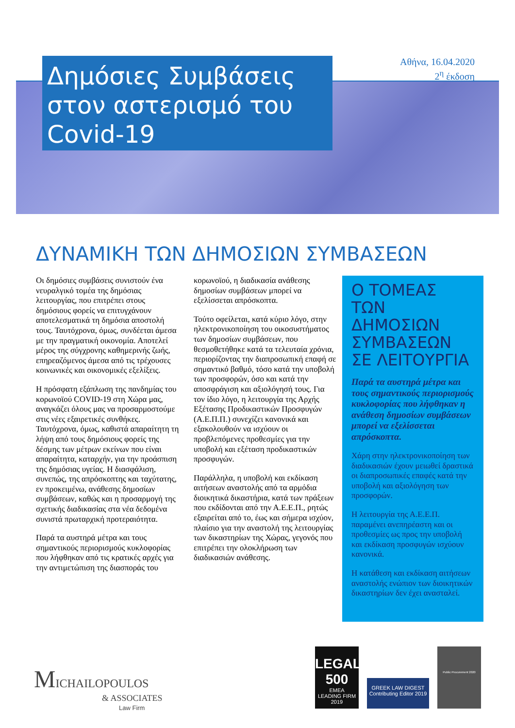Αθήνα, 16.04.2020
2<sup>η</sup> έκδοση
Δημόσιες Συμβάσεις στον αστερισμό του Covid-19
ΔΥΝΑΜΙΚΗ ΤΩΝ ΔΗΜΟΣΙΩΝ ΣΥΜΒΑΣΕΩΝ
Οι δημόσιες συμβάσεις συνιστούν ένα νευραλγικό τομέα της δημόσιας λειτουργίας, που επιτρέπει στους δημόσιους φορείς να επιτυγχάνουν αποτελεσματικά τη δημόσια αποστολή τους. Ταυτόχρονα, όμως, συνδέεται άμεσα με την πραγματική οικονομία. Αποτελεί μέρος της σύγχρονης καθημερινής ζωής, επηρεαζόμενος άμεσα από τις τρέχουσες κοινωνικές και οικονομικές εξελίξεις.
Η πρόσφατη εξάπλωση της πανδημίας του κορωνοϊού COVID-19 στη Χώρα μας, αναγκάζει όλους μας να προσαρμοστούμε στις νέες εξαιρετικές συνθήκες. Ταυτόχρονα, όμως, καθιστά απαραίτητη τη λήψη από τους δημόσιους φορείς της δέσμης των μέτρων εκείνων που είναι απαραίτητα, καταρχήν, για την προάσπιση της δημόσιας υγείας. Η διασφάλιση, συνεπώς, της απρόσκοπτης και ταχύτατης, εν προκειμένω, ανάθεσης δημοσίων συμβάσεων, καθώς και η προσαρμογή της σχετικής διαδικασίας στα νέα δεδομένα συνιστά πρωταρχική προτεραιότητα.
Παρά τα αυστηρά μέτρα και τους σημαντικούς περιορισμούς κυκλοφορίας που λήφθηκαν από τις κρατικές αρχές για την αντιμετώπιση της διασποράς του κορωνοϊού, η διαδικασία ανάθεσης δημοσίων συμβάσεων μπορεί να εξελίσσεται απρόσκοπτα.
Τούτο οφείλεται, κατά κύριο λόγο, στην ηλεκτρονικοποίηση του οικοσυστήματος των δημοσίων συμβάσεων, που θεσμοθετήθηκε κατά τα τελευταία χρόνια, περιορίζοντας την διαπροσωπική επαφή σε σημαντικό βαθμό, τόσο κατά την υποβολή των προσφορών, όσο και κατά την αποσφράγιση και αξιολόγησή τους. Για τον ίδιο λόγο, η λειτουργία της Αρχής Εξέτασης Προδικαστικών Προσφυγών (Α.Ε.Π.Π.) συνεχίζει κανονικά και εξακολουθούν να ισχύουν οι προβλεπόμενες προθεσμίες για την υποβολή και εξέταση προδικαστικών προσφυγών.
Παράλληλα, η υποβολή και εκδίκαση αιτήσεων αναστολής από τα αρμόδια διοικητικά δικαστήρια, κατά των πράξεων που εκδίδονται από την Α.Ε.Ε.Π., ρητώς εξαιρείται από το, έως και σήμερα ισχύον, πλαίσιο για την αναστολή της λειτουργίας των δικαστηρίων της Χώρας, γεγονός που επιτρέπει την ολοκλήρωση των διαδικασιών ανάθεσης.
Ο ΤΟΜΕΑΣ ΤΩΝ ΔΗΜΟΣΙΩΝ ΣΥΜΒΑΣΕΩΝ ΣΕ ΛΕΙΤΟΥΡΓΙΑ
Παρά τα αυστηρά μέτρα και τους σημαντικούς περιορισμούς κυκλοφορίας που λήφθηκαν η ανάθεση δημοσίων συμβάσεων μπορεί να εξελίσσεται απρόσκοπτα.
Χάρη στην ηλεκτρονικοποίηση των διαδικασιών έχουν μειωθεί δραστικά οι διαπροσωπικές επαφές κατά την υποβολή και αξιολόγηση των προσφορών.
Η λειτουργία της Α.Ε.Ε.Π. παραμένει ανεπηρέαστη και οι προθεσμίες ως προς την υποβολή και εκδίκαση προσφυγών ισχύουν κανονικά.
Η κατάθεση και εκδίκαση αιτήσεων αναστολής ενώπιον των διοικητικών δικαστηρίων δεν έχει ανασταλεί.
MICHAILOPOULOS
& ASSOCIATES
Law Firm
LEGAL 500
EMEA
LEADING FIRM
2019
GREEK LAW DIGEST
Contributing Editor 2019
Public Procurement 2020